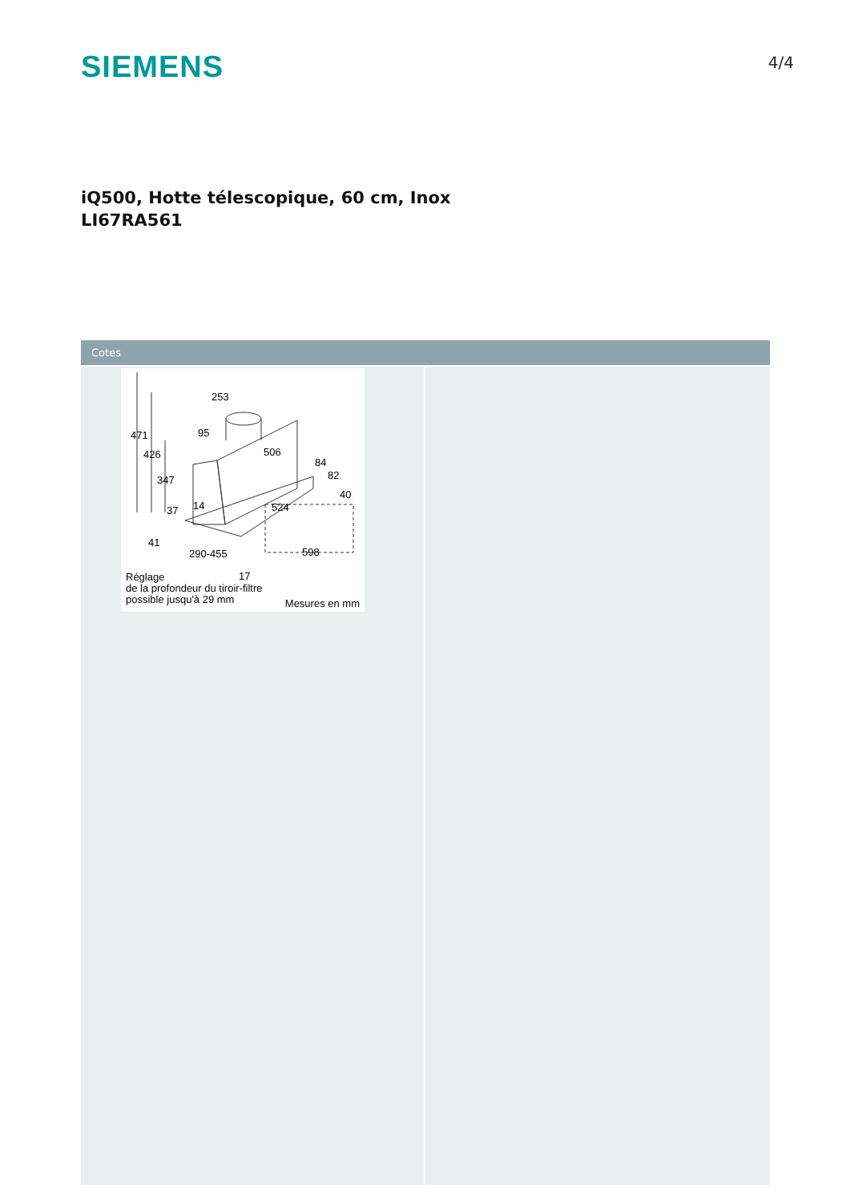SIEMENS
4/4
iQ500, Hotte télescopique, 60 cm, Inox
LI67RA561
Cotes
253
471 95
426 506
84
82
347
40
37 14 524
41
290-455 598
17
Réglage
de la profondeur du tiroir-filtre
possible jusqu'à 29 mm
Mesures en mm